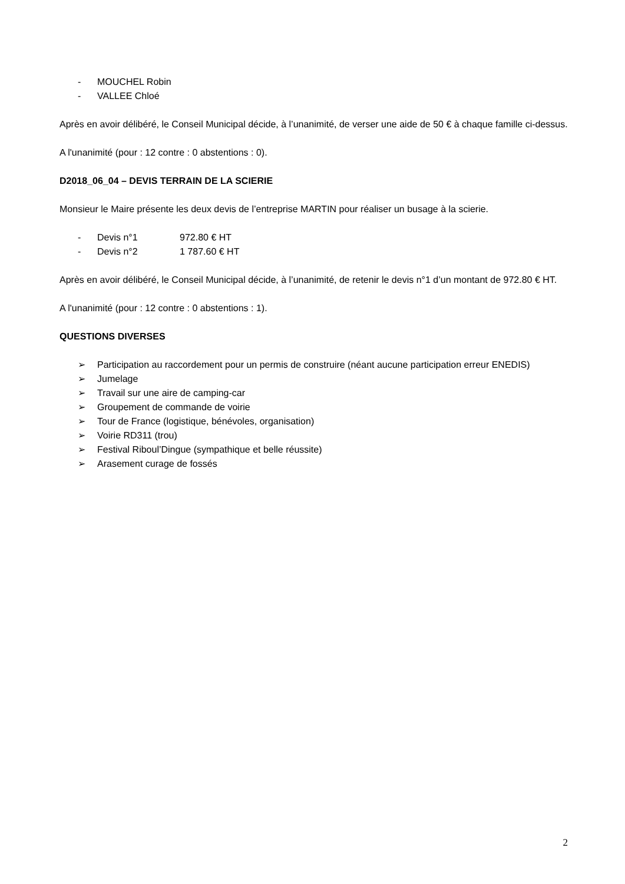- MOUCHEL Robin
- VALLEE Chloé
Après en avoir délibéré, le Conseil Municipal décide, à l’unanimité, de verser une aide de 50 € à chaque famille ci-dessus.
A l'unanimité (pour : 12 contre : 0 abstentions : 0).
D2018_06_04 – DEVIS TERRAIN DE LA SCIERIE
Monsieur le Maire présente les deux devis de l’entreprise MARTIN pour réaliser un busage à la scierie.
- Devis n°1 972.80 € HT
- Devis n°2 1 787.60 € HT
Après en avoir délibéré, le Conseil Municipal décide, à l’unanimité, de retenir le devis n°1 d’un montant de 972.80 € HT.
A l'unanimité (pour : 12 contre : 0 abstentions : 1).
QUESTIONS DIVERSES
➢ Participation au raccordement pour un permis de construire (néant aucune participation erreur ENEDIS)
➢ Jumelage
➢ Travail sur une aire de camping-car
➢ Groupement de commande de voirie
➢ Tour de France (logistique, bénévoles, organisation)
➢ Voirie RD311 (trou)
➢ Festival Riboul’Dingue (sympathique et belle réussite)
➢ Arasement curage de fossés
2